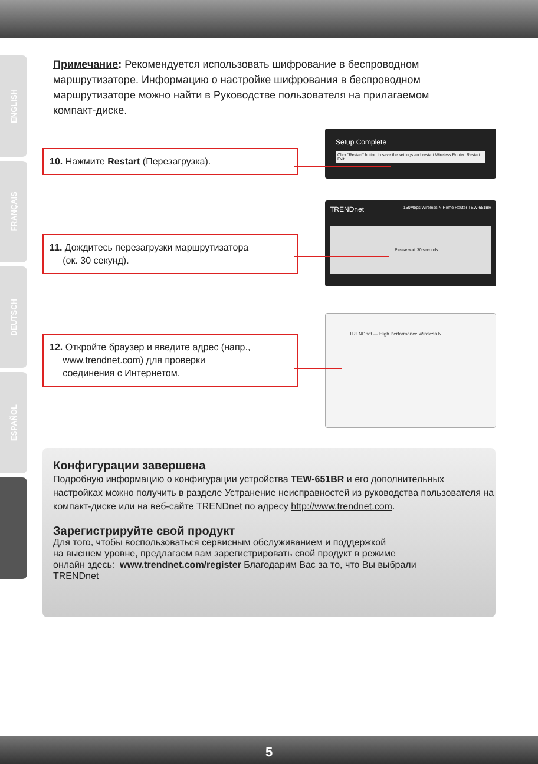ENGLISH
FRANÇAIS
DEUTSCH
ESPAÑOL
Примечание: Рекомендуется использовать шифрование в беспроводном маршрутизаторе. Информацию о настройке шифрования в беспроводном маршрутизаторе можно найти в Руководстве пользователя на прилагаемом компакт-диске.
Setup Complete
Click "Restart" button to save the settings and restart Wireless Router. Restart Exit
10. Нажмите Restart (Перезагрузка).
TRENDnet 150Mbps Wireless N Home Router TEW-651BR
Please wait 30 seconds ...
11. Дождитесь перезагрузки маршрутизатора
(ок. 30 секунд).
TRENDnet — High Performance Wireless N
12. Откройте браузер и введите адрес (напр.,
www.trendnet.com) для проверки
соединения с Интернетом.
Конфигурации завершена
Подробную информацию о конфигурации устройства TEW-651BR и его дополнительных настройках можно получить в разделе Устранение неисправностей из руководства пользователя на компакт-диске или на веб-сайте TRENDnet по адресу http://www.trendnet.com.
Зарегистрируйте свой продукт
Для того, чтобы воспользоваться сервисным обслуживанием и поддержкой
на высшем уровне, предлагаем вам зарегистрировать свой продукт в режиме
онлайн здесь: www.trendnet.com/register Благодарим Вас за то, что Вы выбрали
TRENDnet
5